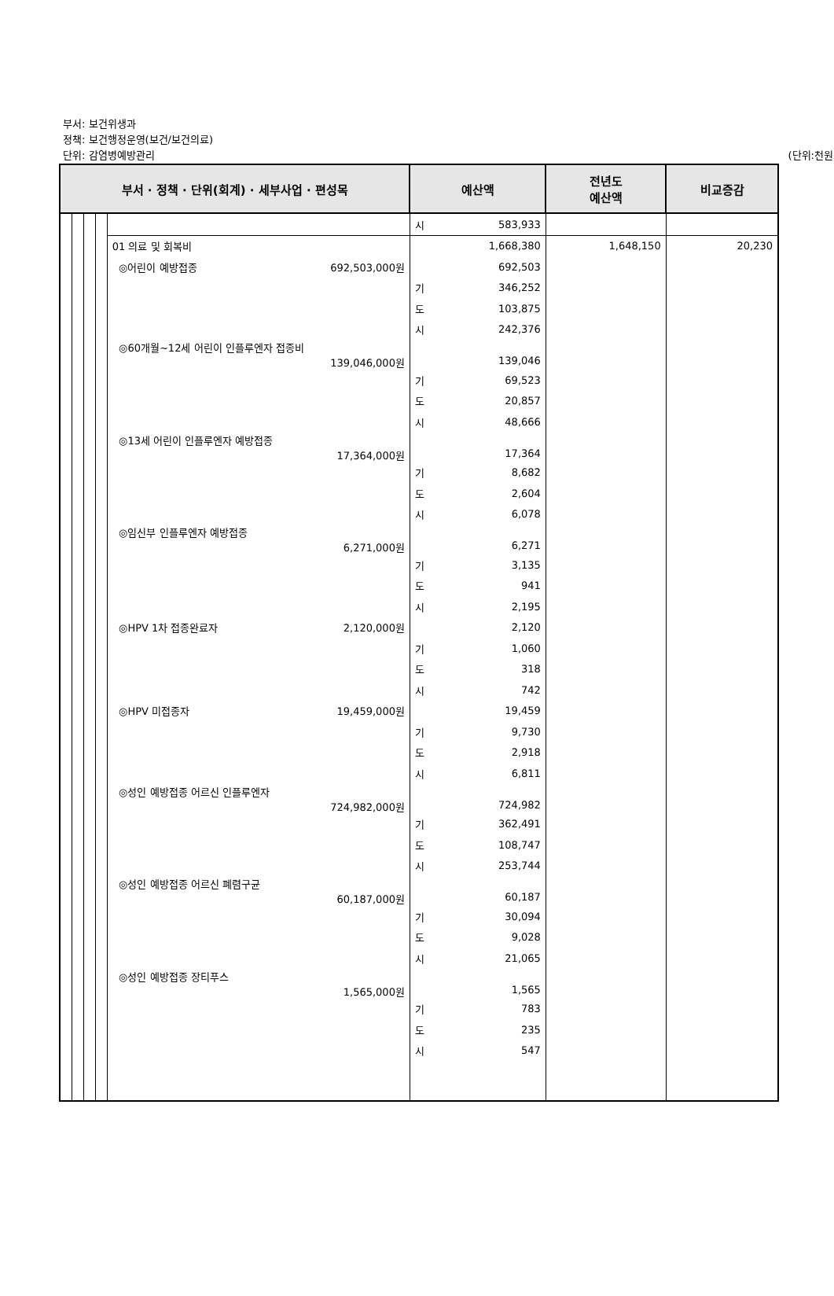부서: 보건위생과
정책: 보건행정운영(보건/보건의료)
단위: 감염병예방관리
(단위:천원)
| 부서 · 정책 · 단위(회계) · 세부사업 · 편성목 | | | | | 예산액 | | 전년도 예산액 | 비교증감 |
| --- | --- | --- | --- | --- | --- | --- | --- | --- |
| | | | | | 시 | 583,933 | | |
| | | | | 01 의료 및 회복비 | | 1,668,380 | 1,648,150 | 20,230 |
| | | | | ◎어린이 예방접종 692,503,000원 | | 692,503 | | |
| | | | | | 기 | 346,252 | | |
| | | | | | 도 | 103,875 | | |
| | | | | | 시 | 242,376 | | |
| | | | | ◎60개월~12세 어린이 인플루엔자 접종비 139,046,000원 | | 139,046 | | |
| | | | | | 기 | 69,523 | | |
| | | | | | 도 | 20,857 | | |
| | | | | | 시 | 48,666 | | |
| | | | | ◎13세 어린이 인플루엔자 예방접종 17,364,000원 | | 17,364 | | |
| | | | | | 기 | 8,682 | | |
| | | | | | 도 | 2,604 | | |
| | | | | | 시 | 6,078 | | |
| | | | | ◎임신부 인플루엔자 예방접종 6,271,000원 | | 6,271 | | |
| | | | | | 기 | 3,135 | | |
| | | | | | 도 | 941 | | |
| | | | | | 시 | 2,195 | | |
| | | | | ◎HPV 1차 접종완료자 2,120,000원 | | 2,120 | | |
| | | | | | 기 | 1,060 | | |
| | | | | | 도 | 318 | | |
| | | | | | 시 | 742 | | |
| | | | | ◎HPV 미접종자 19,459,000원 | | 19,459 | | |
| | | | | | 기 | 9,730 | | |
| | | | | | 도 | 2,918 | | |
| | | | | | 시 | 6,811 | | |
| | | | | ◎성인 예방접종 어르신 인플루엔자 724,982,000원 | | 724,982 | | |
| | | | | | 기 | 362,491 | | |
| | | | | | 도 | 108,747 | | |
| | | | | | 시 | 253,744 | | |
| | | | | ◎성인 예방접종 어르신 폐렴구균 60,187,000원 | | 60,187 | | |
| | | | | | 기 | 30,094 | | |
| | | | | | 도 | 9,028 | | |
| | | | | | 시 | 21,065 | | |
| | | | | ◎성인 예방접종 장티푸스 1,565,000원 | | 1,565 | | |
| | | | | | 기 | 783 | | |
| | | | | | 도 | 235 | | |
| | | | | | 시 | 547 | | |